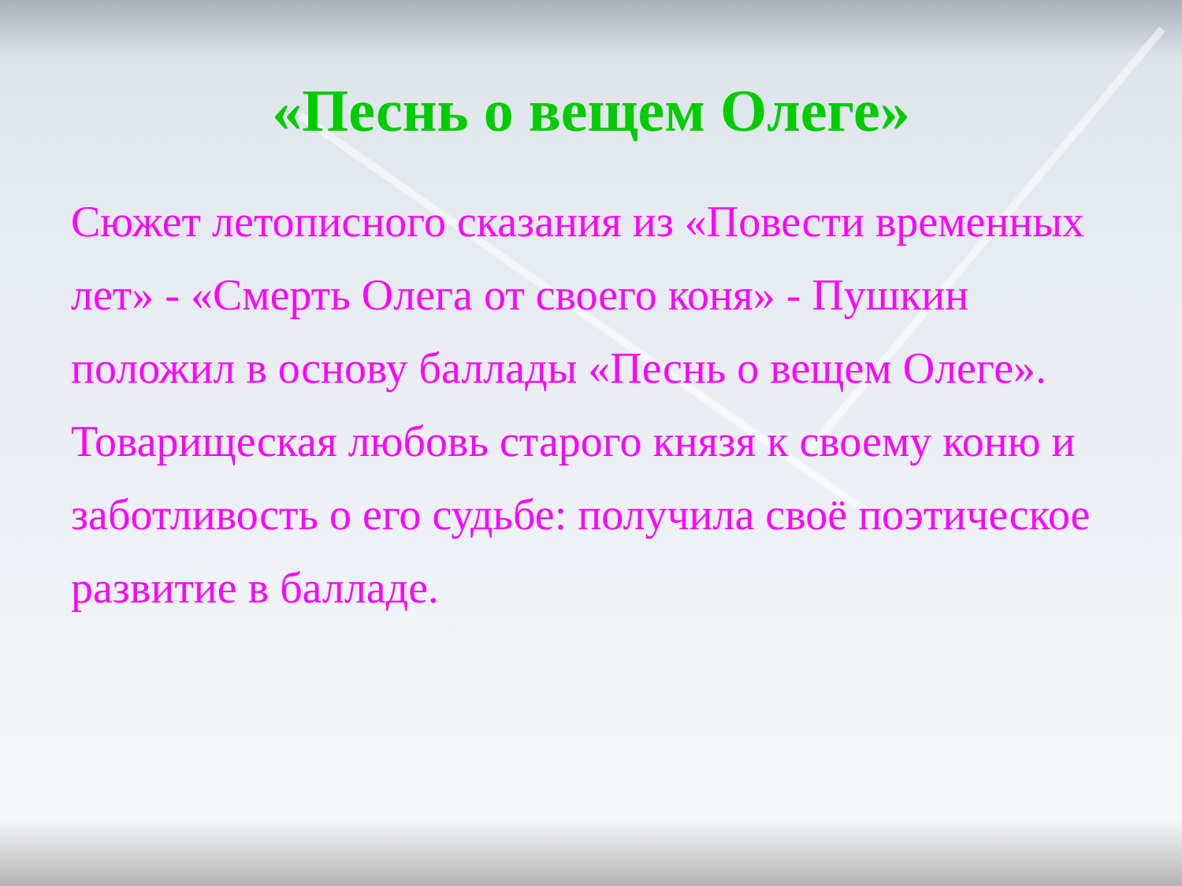«Песнь о вещем Олеге»
Сюжет летописного сказания из «Повести временных лет» - «Смерть Олега от своего коня» - Пушкин положил в основу баллады «Песнь о вещем Олеге». Товарищеская любовь старого князя к своему коню и заботливость о его судьбе: получила своё поэтическое развитие в балладе.